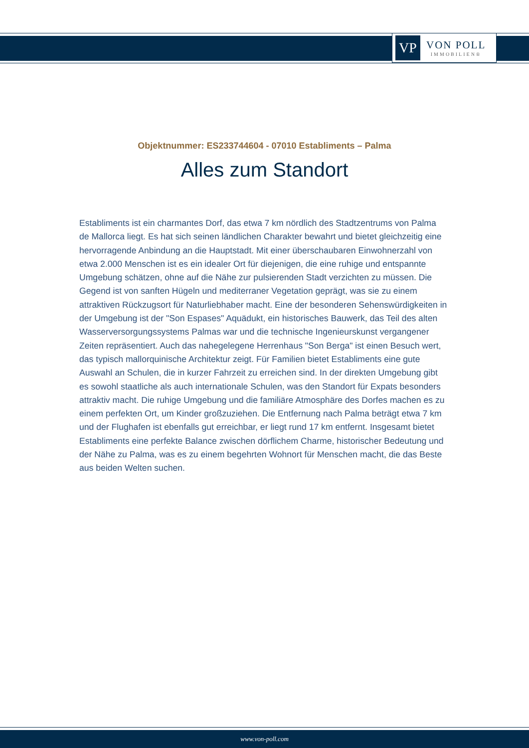VP
VON POLL
IMMOBILIEN®
Objektnummer: ES233744604 - 07010 Establiments – Palma
Alles zum Standort
Establiments ist ein charmantes Dorf, das etwa 7 km nördlich des Stadtzentrums von Palma de Mallorca liegt. Es hat sich seinen ländlichen Charakter bewahrt und bietet gleichzeitig eine hervorragende Anbindung an die Hauptstadt. Mit einer überschaubaren Einwohnerzahl von etwa 2.000 Menschen ist es ein idealer Ort für diejenigen, die eine ruhige und entspannte Umgebung schätzen, ohne auf die Nähe zur pulsierenden Stadt verzichten zu müssen. Die Gegend ist von sanften Hügeln und mediterraner Vegetation geprägt, was sie zu einem attraktiven Rückzugsort für Naturliebhaber macht. Eine der besonderen Sehenswürdigkeiten in der Umgebung ist der "Son Espases" Aquädukt, ein historisches Bauwerk, das Teil des alten Wasserversorgungssystems Palmas war und die technische Ingenieurskunst vergangener Zeiten repräsentiert. Auch das nahegelegene Herrenhaus "Son Berga" ist einen Besuch wert, das typisch mallorquinische Architektur zeigt. Für Familien bietet Establiments eine gute Auswahl an Schulen, die in kurzer Fahrzeit zu erreichen sind. In der direkten Umgebung gibt es sowohl staatliche als auch internationale Schulen, was den Standort für Expats besonders attraktiv macht. Die ruhige Umgebung und die familiäre Atmosphäre des Dorfes machen es zu einem perfekten Ort, um Kinder großzuziehen. Die Entfernung nach Palma beträgt etwa 7 km und der Flughafen ist ebenfalls gut erreichbar, er liegt rund 17 km entfernt. Insgesamt bietet Establiments eine perfekte Balance zwischen dörflichem Charme, historischer Bedeutung und der Nähe zu Palma, was es zu einem begehrten Wohnort für Menschen macht, die das Beste aus beiden Welten suchen.
www.von-poll.com